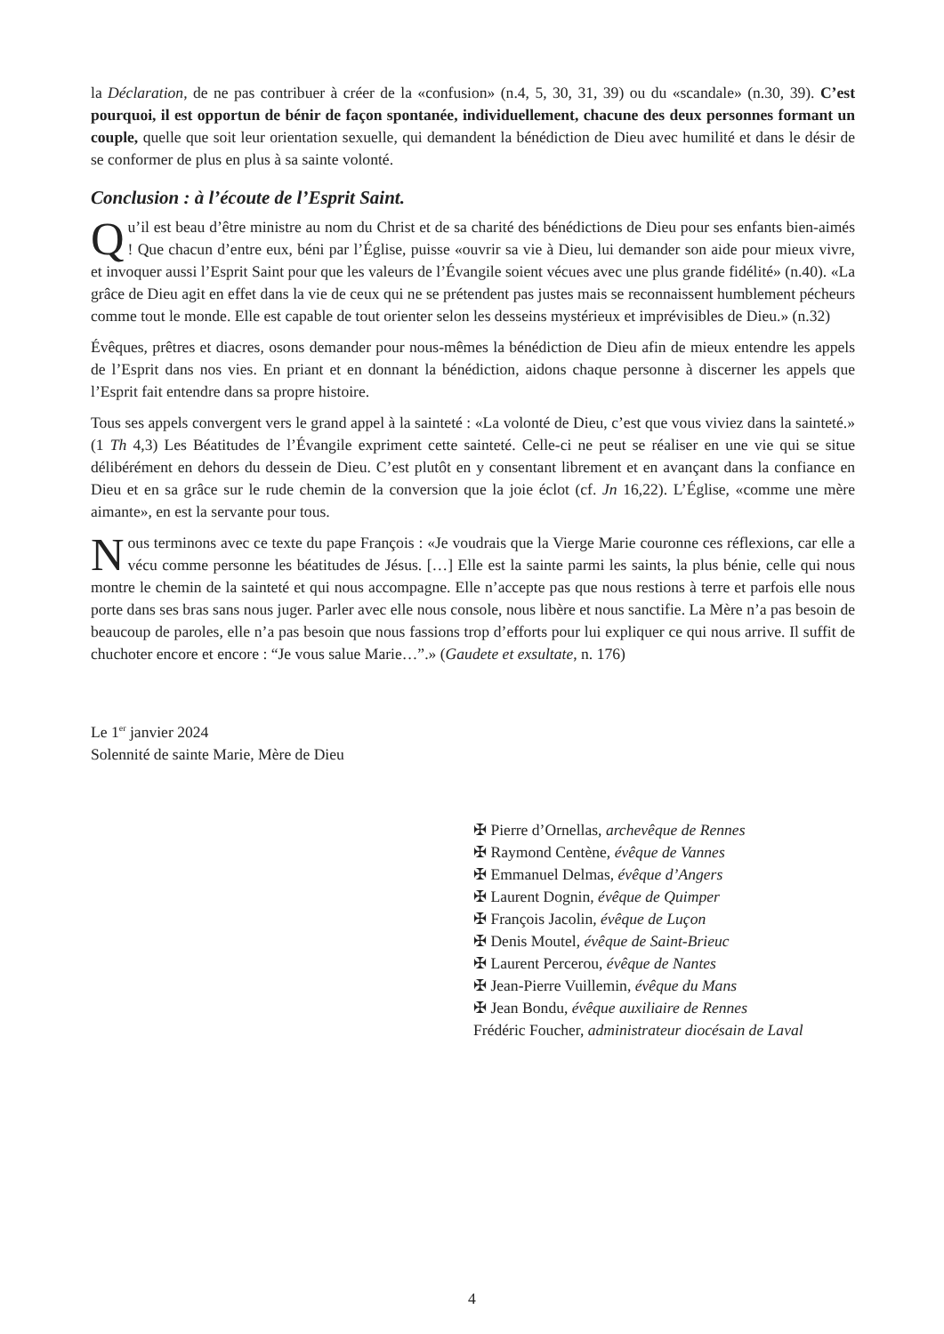la Déclaration, de ne pas contribuer à créer de la «confusion» (n.4, 5, 30, 31, 39) ou du «scandale» (n.30, 39). C’est pourquoi, il est opportun de bénir de façon spontanée, individuellement, chacune des deux personnes formant un couple, quelle que soit leur orientation sexuelle, qui demandent la bénédiction de Dieu avec humilité et dans le désir de se conformer de plus en plus à sa sainte volonté.
Conclusion : à l’écoute de l’Esprit Saint.
Qu’il est beau d’être ministre au nom du Christ et de sa charité des bénédictions de Dieu pour ses enfants bien-aimés ! Que chacun d’entre eux, béni par l’Église, puisse «ouvrir sa vie à Dieu, lui demander son aide pour mieux vivre, et invoquer aussi l’Esprit Saint pour que les valeurs de l’Évangile soient vécues avec une plus grande fidélité» (n.40). «La grâce de Dieu agit en effet dans la vie de ceux qui ne se prétendent pas justes mais se reconnaissent humblement pécheurs comme tout le monde. Elle est capable de tout orienter selon les desseins mystérieux et imprévisibles de Dieu.» (n.32)
Évêques, prêtres et diacres, osons demander pour nous-mêmes la bénédiction de Dieu afin de mieux entendre les appels de l’Esprit dans nos vies. En priant et en donnant la bénédiction, aidons chaque personne à discerner les appels que l’Esprit fait entendre dans sa propre histoire.
Tous ses appels convergent vers le grand appel à la sainteté : «La volonté de Dieu, c’est que vous viviez dans la sainteté.» (1 Th 4,3) Les Béatitudes de l’Évangile expriment cette sainteté. Celle-ci ne peut se réaliser en une vie qui se situe délibérément en dehors du dessein de Dieu. C’est plutôt en y consentant librement et en avançant dans la confiance en Dieu et en sa grâce sur le rude chemin de la conversion que la joie éclot (cf. Jn 16,22). L’Église, «comme une mère aimante», en est la servante pour tous.
Nous terminons avec ce texte du pape François : «Je voudrais que la Vierge Marie couronne ces réflexions, car elle a vécu comme personne les béatitudes de Jésus. […] Elle est la sainte parmi les saints, la plus bénie, celle qui nous montre le chemin de la sainteté et qui nous accompagne. Elle n’accepte pas que nous restions à terre et parfois elle nous porte dans ses bras sans nous juger. Parler avec elle nous console, nous libère et nous sanctifie. La Mère n’a pas besoin de beaucoup de paroles, elle n’a pas besoin que nous fassions trop d’efforts pour lui expliquer ce qui nous arrive. Il suffit de chuchoter encore et encore : “Je vous salue Marie…”.» (Gaudete et exsultate, n. 176)
Le 1<sup>er</sup> janvier 2024
Solennité de sainte Marie, Mère de Dieu
✠ Pierre d’Ornellas, archevêque de Rennes
✠ Raymond Centène, évêque de Vannes
✠ Emmanuel Delmas, évêque d’Angers
✠ Laurent Dognin, évêque de Quimper
✠ François Jacolin, évêque de Luçon
✠ Denis Moutel, évêque de Saint-Brieuc
✠ Laurent Percerou, évêque de Nantes
✠ Jean-Pierre Vuillemin, évêque du Mans
✠ Jean Bondu, évêque auxiliaire de Rennes
Frédéric Foucher, administrateur diocésain de Laval
4